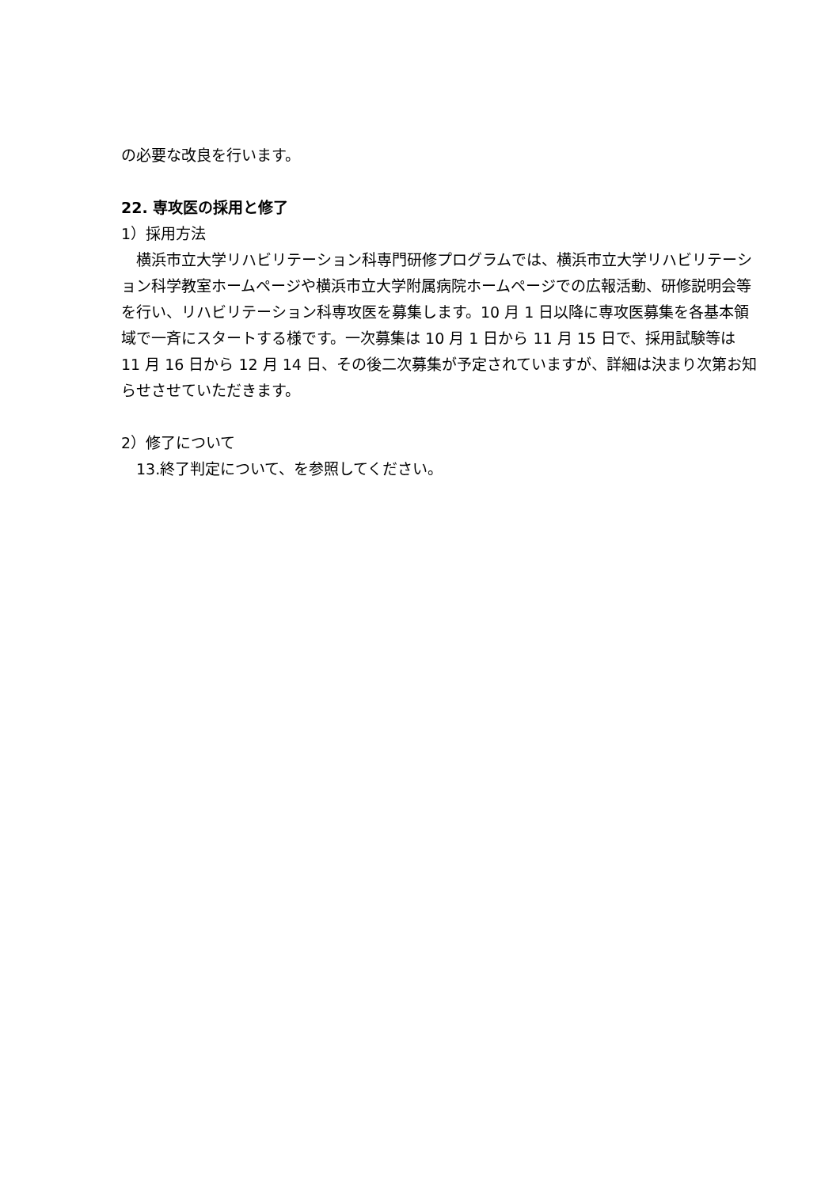の必要な改良を行います。
22. 専攻医の採用と修了
1）採用方法
横浜市立大学リハビリテーション科専門研修プログラムでは、横浜市立大学リハビリテーション科学教室ホームページや横浜市立大学附属病院ホームページでの広報活動、研修説明会等を行い、リハビリテーション科専攻医を募集します。10 月 1 日以降に専攻医募集を各基本領域で一斉にスタートする様です。一次募集は 10 月 1 日から 11 月 15 日で、採用試験等は 11 月 16 日から 12 月 14 日、その後二次募集が予定されていますが、詳細は決まり次第お知らせさせていただきます。
2）修了について
13.終了判定について、を参照してください。